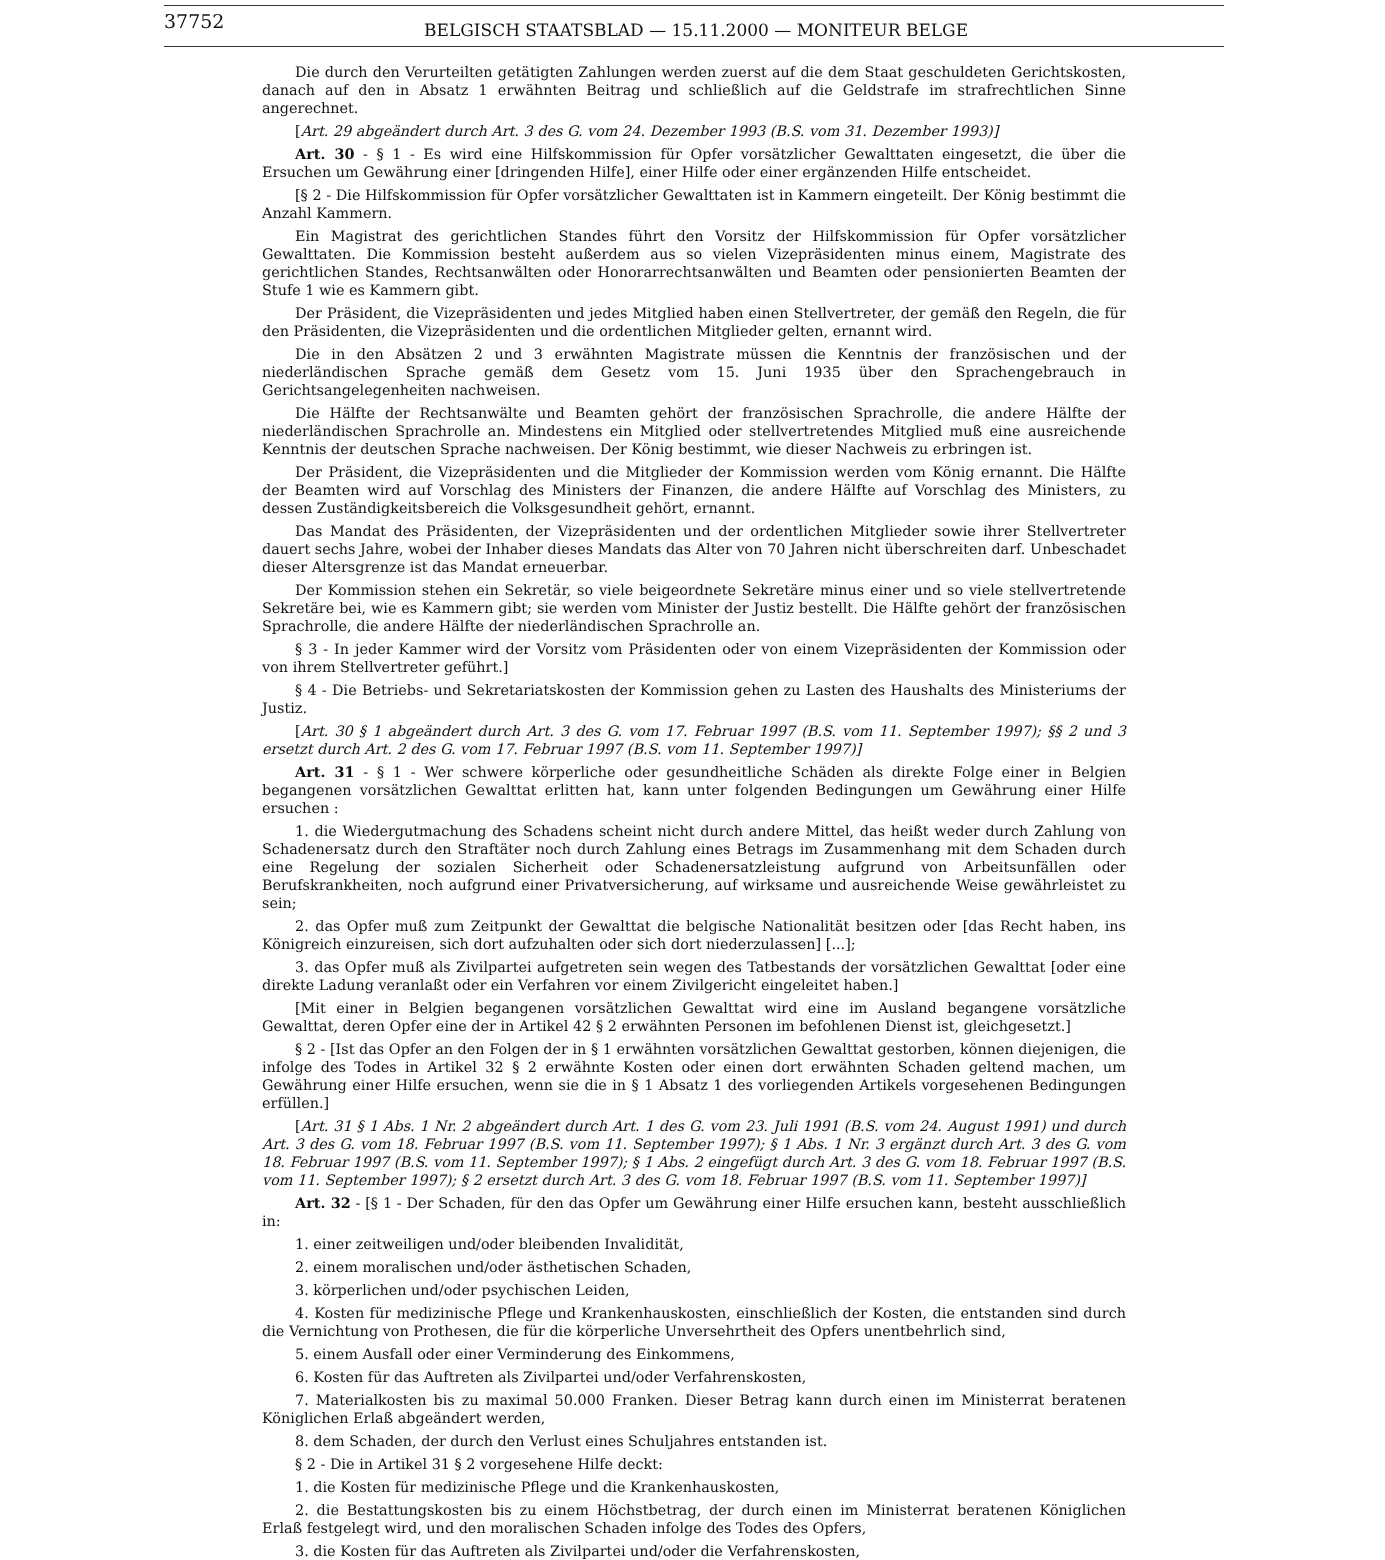37752 BELGISCH STAATSBLAD — 15.11.2000 — MONITEUR BELGE
Die durch den Verurteilten getätigten Zahlungen werden zuerst auf die dem Staat geschuldeten Gerichtskosten, danach auf den in Absatz 1 erwähnten Beitrag und schließlich auf die Geldstrafe im strafrechtlichen Sinne angerechnet.
[Art. 29 abgeändert durch Art. 3 des G. vom 24. Dezember 1993 (B.S. vom 31. Dezember 1993)]
Art. 30 - § 1 - Es wird eine Hilfskommission für Opfer vorsätzlicher Gewalttaten eingesetzt, die über die Ersuchen um Gewährung einer [dringenden Hilfe], einer Hilfe oder einer ergänzenden Hilfe entscheidet.
[§ 2 - Die Hilfskommission für Opfer vorsätzlicher Gewalttaten ist in Kammern eingeteilt. Der König bestimmt die Anzahl Kammern.
Ein Magistrat des gerichtlichen Standes führt den Vorsitz der Hilfskommission für Opfer vorsätzlicher Gewalttaten. Die Kommission besteht außerdem aus so vielen Vizepräsidenten minus einem, Magistrate des gerichtlichen Standes, Rechtsanwälten oder Honorarrechtsanwälten und Beamten oder pensionierten Beamten der Stufe 1 wie es Kammern gibt.
Der Präsident, die Vizepräsidenten und jedes Mitglied haben einen Stellvertreter, der gemäß den Regeln, die für den Präsidenten, die Vizepräsidenten und die ordentlichen Mitglieder gelten, ernannt wird.
Die in den Absätzen 2 und 3 erwähnten Magistrate müssen die Kenntnis der französischen und der niederländischen Sprache gemäß dem Gesetz vom 15. Juni 1935 über den Sprachengebrauch in Gerichtsangelegenheiten nachweisen.
Die Hälfte der Rechtsanwälte und Beamten gehört der französischen Sprachrolle, die andere Hälfte der niederländischen Sprachrolle an. Mindestens ein Mitglied oder stellvertretendes Mitglied muß eine ausreichende Kenntnis der deutschen Sprache nachweisen. Der König bestimmt, wie dieser Nachweis zu erbringen ist.
Der Präsident, die Vizepräsidenten und die Mitglieder der Kommission werden vom König ernannt. Die Hälfte der Beamten wird auf Vorschlag des Ministers der Finanzen, die andere Hälfte auf Vorschlag des Ministers, zu dessen Zuständigkeitsbereich die Volksgesundheit gehört, ernannt.
Das Mandat des Präsidenten, der Vizepräsidenten und der ordentlichen Mitglieder sowie ihrer Stellvertreter dauert sechs Jahre, wobei der Inhaber dieses Mandats das Alter von 70 Jahren nicht überschreiten darf. Unbeschadet dieser Altersgrenze ist das Mandat erneuerbar.
Der Kommission stehen ein Sekretär, so viele beigeordnete Sekretäre minus einer und so viele stellvertretende Sekretäre bei, wie es Kammern gibt; sie werden vom Minister der Justiz bestellt. Die Hälfte gehört der französischen Sprachrolle, die andere Hälfte der niederländischen Sprachrolle an.
§ 3 - In jeder Kammer wird der Vorsitz vom Präsidenten oder von einem Vizepräsidenten der Kommission oder von ihrem Stellvertreter geführt.]
§ 4 - Die Betriebs- und Sekretariatskosten der Kommission gehen zu Lasten des Haushalts des Ministeriums der Justiz.
[Art. 30 § 1 abgeändert durch Art. 3 des G. vom 17. Februar 1997 (B.S. vom 11. September 1997); §§ 2 und 3 ersetzt durch Art. 2 des G. vom 17. Februar 1997 (B.S. vom 11. September 1997)]
Art. 31 - § 1 - Wer schwere körperliche oder gesundheitliche Schäden als direkte Folge einer in Belgien begangenen vorsätzlichen Gewalttat erlitten hat, kann unter folgenden Bedingungen um Gewährung einer Hilfe ersuchen :
1. die Wiedergutmachung des Schadens scheint nicht durch andere Mittel, das heißt weder durch Zahlung von Schadenersatz durch den Straftäter noch durch Zahlung eines Betrags im Zusammenhang mit dem Schaden durch eine Regelung der sozialen Sicherheit oder Schadenersatzleistung aufgrund von Arbeitsunfällen oder Berufskrankheiten, noch aufgrund einer Privatversicherung, auf wirksame und ausreichende Weise gewährleistet zu sein;
2. das Opfer muß zum Zeitpunkt der Gewalttat die belgische Nationalität besitzen oder [das Recht haben, ins Königreich einzureisen, sich dort aufzuhalten oder sich dort niederzulassen] [...];
3. das Opfer muß als Zivilpartei aufgetreten sein wegen des Tatbestands der vorsätzlichen Gewalttat [oder eine direkte Ladung veranlaßt oder ein Verfahren vor einem Zivilgericht eingeleitet haben.]
[Mit einer in Belgien begangenen vorsätzlichen Gewalttat wird eine im Ausland begangene vorsätzliche Gewalttat, deren Opfer eine der in Artikel 42 § 2 erwähnten Personen im befohlenen Dienst ist, gleichgesetzt.]
§ 2 - [Ist das Opfer an den Folgen der in § 1 erwähnten vorsätzlichen Gewalttat gestorben, können diejenigen, die infolge des Todes in Artikel 32 § 2 erwähnte Kosten oder einen dort erwähnten Schaden geltend machen, um Gewährung einer Hilfe ersuchen, wenn sie die in § 1 Absatz 1 des vorliegenden Artikels vorgesehenen Bedingungen erfüllen.]
[Art. 31 § 1 Abs. 1 Nr. 2 abgeändert durch Art. 1 des G. vom 23. Juli 1991 (B.S. vom 24. August 1991) und durch Art. 3 des G. vom 18. Februar 1997 (B.S. vom 11. September 1997); § 1 Abs. 1 Nr. 3 ergänzt durch Art. 3 des G. vom 18. Februar 1997 (B.S. vom 11. September 1997); § 1 Abs. 2 eingefügt durch Art. 3 des G. vom 18. Februar 1997 (B.S. vom 11. September 1997); § 2 ersetzt durch Art. 3 des G. vom 18. Februar 1997 (B.S. vom 11. September 1997)]
Art. 32 - [§ 1 - Der Schaden, für den das Opfer um Gewährung einer Hilfe ersuchen kann, besteht ausschließlich in:
1. einer zeitweiligen und/oder bleibenden Invalidität,
2. einem moralischen und/oder ästhetischen Schaden,
3. körperlichen und/oder psychischen Leiden,
4. Kosten für medizinische Pflege und Krankenhauskosten, einschließlich der Kosten, die entstanden sind durch die Vernichtung von Prothesen, die für die körperliche Unversehrtheit des Opfers unentbehrlich sind,
5. einem Ausfall oder einer Verminderung des Einkommens,
6. Kosten für das Auftreten als Zivilpartei und/oder Verfahrenskosten,
7. Materialkosten bis zu maximal 50.000 Franken. Dieser Betrag kann durch einen im Ministerrat beratenen Königlichen Erlaß abgeändert werden,
8. dem Schaden, der durch den Verlust eines Schuljahres entstanden ist.
§ 2 - Die in Artikel 31 § 2 vorgesehene Hilfe deckt:
1. die Kosten für medizinische Pflege und die Krankenhauskosten,
2. die Bestattungskosten bis zu einem Höchstbetrag, der durch einen im Ministerrat beratenen Königlichen Erlaß festgelegt wird, und den moralischen Schaden infolge des Todes des Opfers,
3. die Kosten für das Auftreten als Zivilpartei und/oder die Verfahrenskosten,